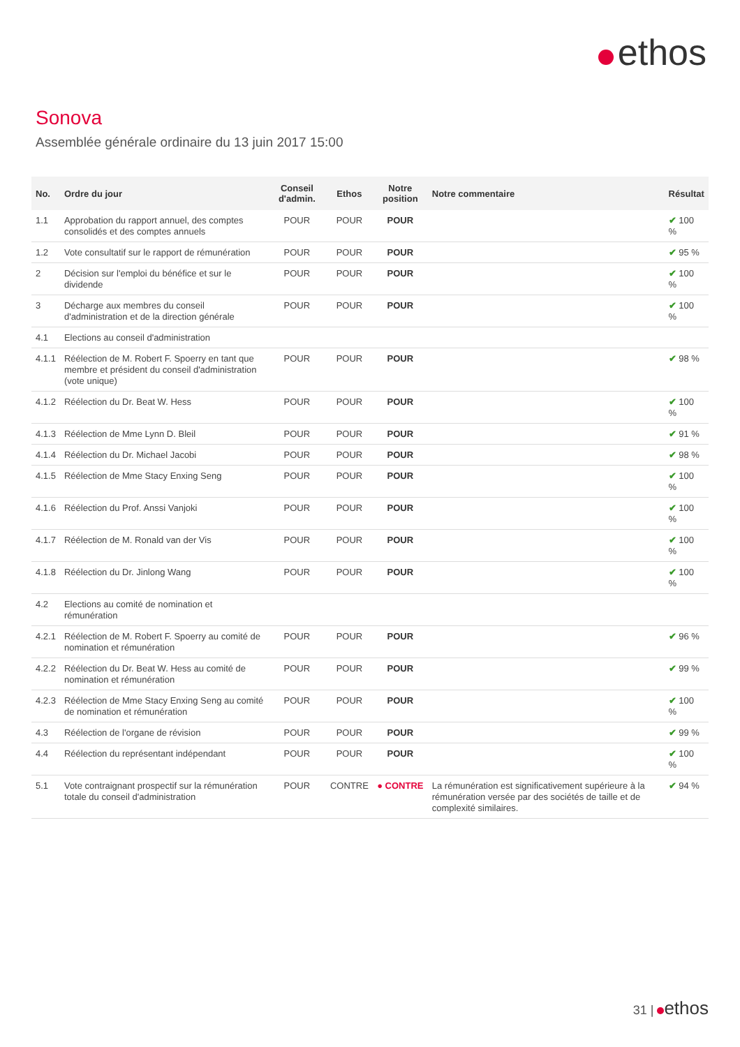ethos
Sonova
Assemblée générale ordinaire du 13 juin 2017 15:00
| No. | Ordre du jour | Conseil d'admin. | Ethos | Notre position | Notre commentaire | Résultat |
| --- | --- | --- | --- | --- | --- | --- |
| 1.1 | Approbation du rapport annuel, des comptes consolidés et des comptes annuels | POUR | POUR | POUR | | ✔ 100 % |
| 1.2 | Vote consultatif sur le rapport de rémunération | POUR | POUR | POUR | | ✔ 95 % |
| 2 | Décision sur l'emploi du bénéfice et sur le dividende | POUR | POUR | POUR | | ✔ 100 % |
| 3 | Décharge aux membres du conseil d'administration et de la direction générale | POUR | POUR | POUR | | ✔ 100 % |
| 4.1 | Elections au conseil d'administration | | | | | |
| 4.1.1 | Réélection de M. Robert F. Spoerry en tant que membre et président du conseil d'administration (vote unique) | POUR | POUR | POUR | | ✔ 98 % |
| 4.1.2 | Réélection du Dr. Beat W. Hess | POUR | POUR | POUR | | ✔ 100 % |
| 4.1.3 | Réélection de Mme Lynn D. Bleil | POUR | POUR | POUR | | ✔ 91 % |
| 4.1.4 | Réélection du Dr. Michael Jacobi | POUR | POUR | POUR | | ✔ 98 % |
| 4.1.5 | Réélection de Mme Stacy Enxing Seng | POUR | POUR | POUR | | ✔ 100 % |
| 4.1.6 | Réélection du Prof. Anssi Vanjoki | POUR | POUR | POUR | | ✔ 100 % |
| 4.1.7 | Réélection de M. Ronald van der Vis | POUR | POUR | POUR | | ✔ 100 % |
| 4.1.8 | Réélection du Dr. Jinlong Wang | POUR | POUR | POUR | | ✔ 100 % |
| 4.2 | Elections au comité de nomination et rémunération | | | | | |
| 4.2.1 | Réélection de M. Robert F. Spoerry au comité de nomination et rémunération | POUR | POUR | POUR | | ✔ 96 % |
| 4.2.2 | Réélection du Dr. Beat W. Hess au comité de nomination et rémunération | POUR | POUR | POUR | | ✔ 99 % |
| 4.2.3 | Réélection de Mme Stacy Enxing Seng au comité de nomination et rémunération | POUR | POUR | POUR | | ✔ 100 % |
| 4.3 | Réélection de l'organe de révision | POUR | POUR | POUR | | ✔ 99 % |
| 4.4 | Réélection du représentant indépendant | POUR | POUR | POUR | | ✔ 100 % |
| 5.1 | Vote contraignant prospectif sur la rémunération totale du conseil d'administration | POUR | CONTRE | ● CONTRE | La rémunération est significativement supérieure à la rémunération versée par des sociétés de taille et de complexité similaires. | ✔ 94 % |
31 | ethos